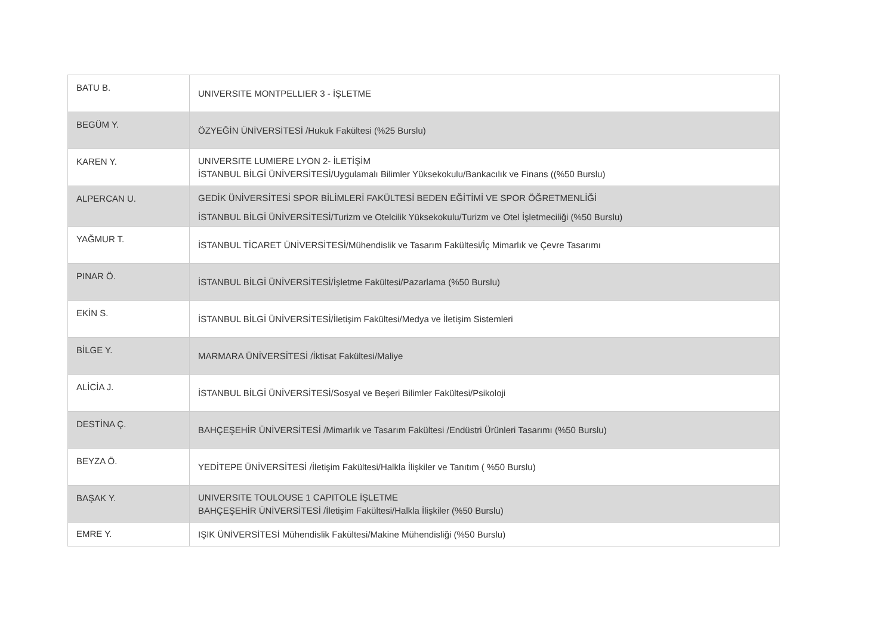| BATU B. | UNIVERSITE MONTPELLIER 3 - İŞLETME |
| BEGÜM Y. | ÖZYEĞİN ÜNİVERSİTESİ /Hukuk Fakültesi (%25 Burslu) |
| KAREN Y. | UNIVERSITE LUMIERE LYON 2- İLETİŞİM İSTANBUL BİLGİ ÜNİVERSİTESİ/Uygulamalı Bilimler Yüksekokulu/Bankacılık ve Finans ((%50 Burslu) |
| ALPERCAN U. | GEDİK ÜNİVERSİTESİ SPOR BİLİMLERİ FAKÜLTESİ BEDEN EĞİTİMİ VE SPOR ÖĞRETMENLİĞİ İSTANBUL BİLGİ ÜNİVERSİTESİ/Turizm ve Otelcilik Yüksekokulu/Turizm ve Otel İşletmeciliği (%50 Burslu) |
| YAĞMUR T. | İSTANBUL TİCARET ÜNİVERSİTESİ/Mühendislik ve Tasarım Fakültesi/İç Mimarlık ve Çevre Tasarımı |
| PINAR Ö. | İSTANBUL BİLGİ ÜNİVERSİTESİ/İşletme Fakültesi/Pazarlama (%50 Burslu) |
| EKİN S. | İSTANBUL BİLGİ ÜNİVERSİTESİ/İletişim Fakültesi/Medya ve İletişim Sistemleri |
| BİLGE Y. | MARMARA ÜNİVERSİTESİ /İktisat Fakültesi/Maliye |
| ALİCİA J. | İSTANBUL BİLGİ ÜNİVERSİTESİ/Sosyal ve Beşeri Bilimler Fakültesi/Psikoloji |
| DESTİNA Ç. | BAHÇEŞEHİR ÜNİVERSİTESİ /Mimarlık ve Tasarım Fakültesi /Endüstri Ürünleri Tasarımı (%50 Burslu) |
| BEYZA Ö. | YEDİTEPE ÜNİVERSİTESİ /İletişim Fakültesi/Halkla İlişkiler ve Tanıtım ( %50 Burslu) |
| BAŞAK Y. | UNIVERSITE TOULOUSE 1 CAPITOLE İŞLETME BAHÇEŞEHİR ÜNİVERSİTESİ /İletişim Fakültesi/Halkla İlişkiler (%50 Burslu) |
| EMRE Y. | IŞIK ÜNİVERSİTESİ Mühendislik Fakültesi/Makine Mühendisliği (%50 Burslu) |